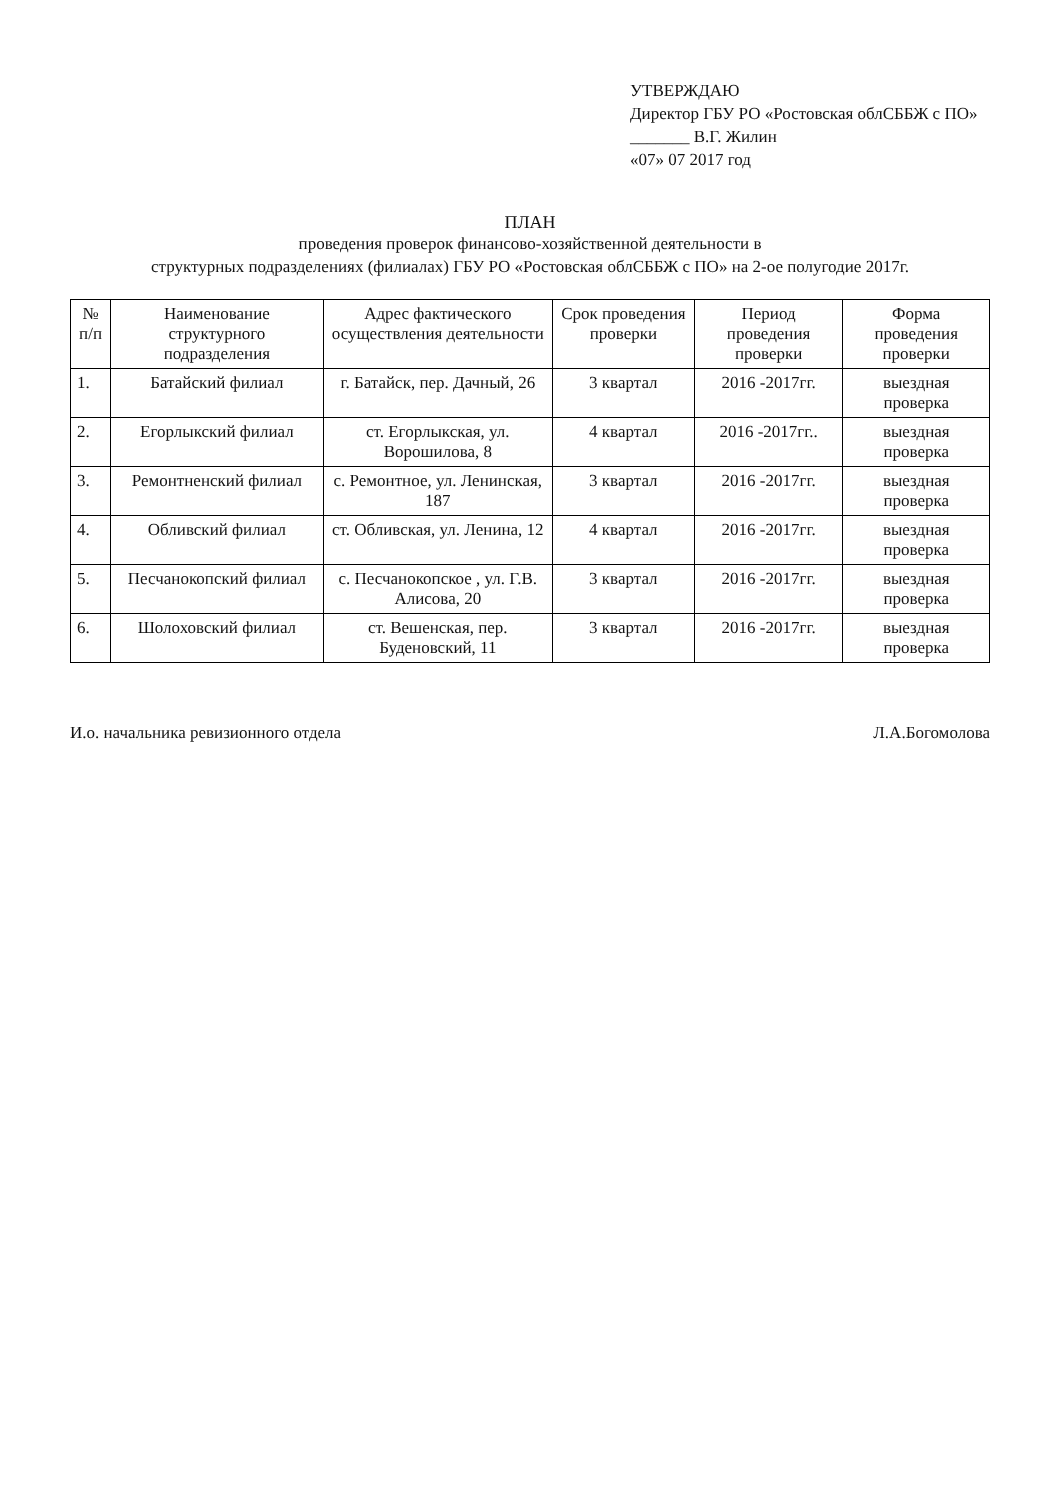УТВЕРЖДАЮ
Директор ГБУ РО «Ростовская облСББЖ с ПО»
_______ В.Г. Жилин
«07» 07 2017 год
ПЛАН
проведения проверок финансово-хозяйственной деятельности в
структурных подразделениях (филиалах) ГБУ РО «Ростовская облСББЖ с ПО» на 2-ое полугодие 2017г.
| № п/п | Наименование структурного подразделения | Адрес фактического осуществления деятельности | Срок проведения проверки | Период проведения проверки | Форма проведения проверки |
| --- | --- | --- | --- | --- | --- |
| 1. | Батайский филиал | г. Батайск, пер. Дачный, 26 | 3 квартал | 2016 -2017гг. | выездная проверка |
| 2. | Егорлыкский филиал | ст. Егорлыкская, ул. Ворошилова, 8 | 4 квартал | 2016 -2017гг.. | выездная проверка |
| 3. | Ремонтненский филиал | с. Ремонтное, ул. Ленинская, 187 | 3 квартал | 2016 -2017гг. | выездная проверка |
| 4. | Обливский филиал | ст. Обливская, ул. Ленина, 12 | 4 квартал | 2016 -2017гг. | выездная проверка |
| 5. | Песчанокопский филиал | с. Песчанокопское , ул. Г.В. Алисова, 20 | 3 квартал | 2016 -2017гг. | выездная проверка |
| 6. | Шолоховский филиал | ст. Вешенская, пер. Буденовский, 11 | 3 квартал | 2016 -2017гг. | выездная проверка |
И.о. начальника ревизионного отдела Л.А.Богомолова